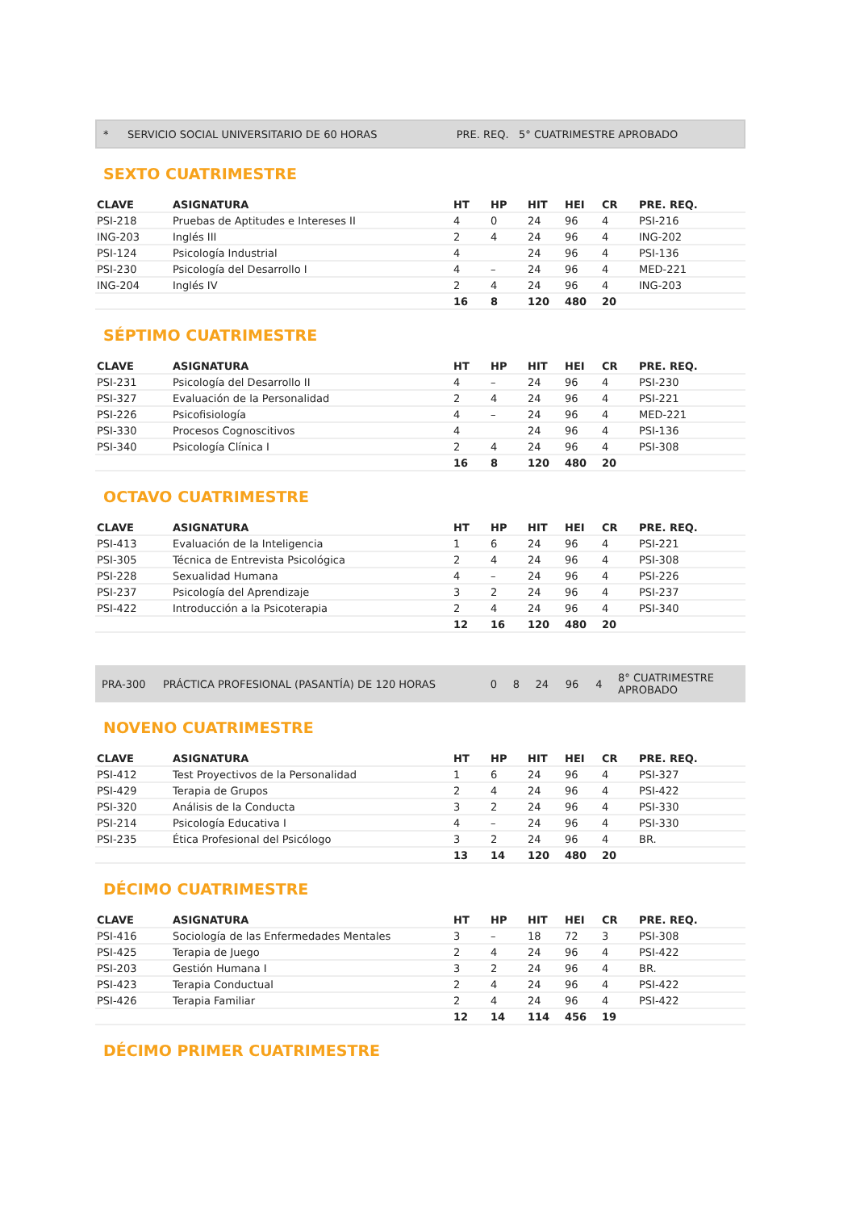| * | SERVICIO SOCIAL UNIVERSITARIO DE 60 HORAS | PRE. REQ. 5° CUATRIMESTRE APROBADO |
SEXTO CUATRIMESTRE
| CLAVE | ASIGNATURA | HT | HP | HIT | HEI | CR | PRE. REQ. |
| --- | --- | --- | --- | --- | --- | --- | --- |
| PSI-218 | Pruebas de Aptitudes e Intereses II | 4 | 0 | 24 | 96 | 4 | PSI-216 |
| ING-203 | Inglés III | 2 | 4 | 24 | 96 | 4 | ING-202 |
| PSI-124 | Psicología Industrial | 4 | | 24 | 96 | 4 | PSI-136 |
| PSI-230 | Psicología del Desarrollo I | 4 | – | 24 | 96 | 4 | MED-221 |
| ING-204 | Inglés IV | 2 | 4 | 24 | 96 | 4 | ING-203 |
| | | 16 | 8 | 120 | 480 | 20 | |
SÉPTIMO CUATRIMESTRE
| CLAVE | ASIGNATURA | HT | HP | HIT | HEI | CR | PRE. REQ. |
| --- | --- | --- | --- | --- | --- | --- | --- |
| PSI-231 | Psicología del Desarrollo II | 4 | – | 24 | 96 | 4 | PSI-230 |
| PSI-327 | Evaluación de la Personalidad | 2 | 4 | 24 | 96 | 4 | PSI-221 |
| PSI-226 | Psicofisiología | 4 | – | 24 | 96 | 4 | MED-221 |
| PSI-330 | Procesos Cognoscitivos | 4 | | 24 | 96 | 4 | PSI-136 |
| PSI-340 | Psicología Clínica I | 2 | 4 | 24 | 96 | 4 | PSI-308 |
| | | 16 | 8 | 120 | 480 | 20 | |
OCTAVO CUATRIMESTRE
| CLAVE | ASIGNATURA | HT | HP | HIT | HEI | CR | PRE. REQ. |
| --- | --- | --- | --- | --- | --- | --- | --- |
| PSI-413 | Evaluación de la Inteligencia | 1 | 6 | 24 | 96 | 4 | PSI-221 |
| PSI-305 | Técnica de Entrevista Psicológica | 2 | 4 | 24 | 96 | 4 | PSI-308 |
| PSI-228 | Sexualidad Humana | 4 | – | 24 | 96 | 4 | PSI-226 |
| PSI-237 | Psicología del Aprendizaje | 3 | 2 | 24 | 96 | 4 | PSI-237 |
| PSI-422 | Introducción a la Psicoterapia | 2 | 4 | 24 | 96 | 4 | PSI-340 |
| | | 12 | 16 | 120 | 480 | 20 | |
| PRA-300 | PRÁCTICA PROFESIONAL (PASANTÍA) DE 120 HORAS | 0 | 8 | 24 | 96 | 4 | 8° CUATRIMESTRE APROBADO |
NOVENO CUATRIMESTRE
| CLAVE | ASIGNATURA | HT | HP | HIT | HEI | CR | PRE. REQ. |
| --- | --- | --- | --- | --- | --- | --- | --- |
| PSI-412 | Test Proyectivos de la Personalidad | 1 | 6 | 24 | 96 | 4 | PSI-327 |
| PSI-429 | Terapia de Grupos | 2 | 4 | 24 | 96 | 4 | PSI-422 |
| PSI-320 | Análisis de la Conducta | 3 | 2 | 24 | 96 | 4 | PSI-330 |
| PSI-214 | Psicología Educativa I | 4 | – | 24 | 96 | 4 | PSI-330 |
| PSI-235 | Ética Profesional del Psicólogo | 3 | 2 | 24 | 96 | 4 | BR. |
| | | 13 | 14 | 120 | 480 | 20 | |
DÉCIMO CUATRIMESTRE
| CLAVE | ASIGNATURA | HT | HP | HIT | HEI | CR | PRE. REQ. |
| --- | --- | --- | --- | --- | --- | --- | --- |
| PSI-416 | Sociología de las Enfermedades Mentales | 3 | – | 18 | 72 | 3 | PSI-308 |
| PSI-425 | Terapia de Juego | 2 | 4 | 24 | 96 | 4 | PSI-422 |
| PSI-203 | Gestión Humana I | 3 | 2 | 24 | 96 | 4 | BR. |
| PSI-423 | Terapia Conductual | 2 | 4 | 24 | 96 | 4 | PSI-422 |
| PSI-426 | Terapia Familiar | 2 | 4 | 24 | 96 | 4 | PSI-422 |
| | | 12 | 14 | 114 | 456 | 19 | |
DÉCIMO PRIMER CUATRIMESTRE